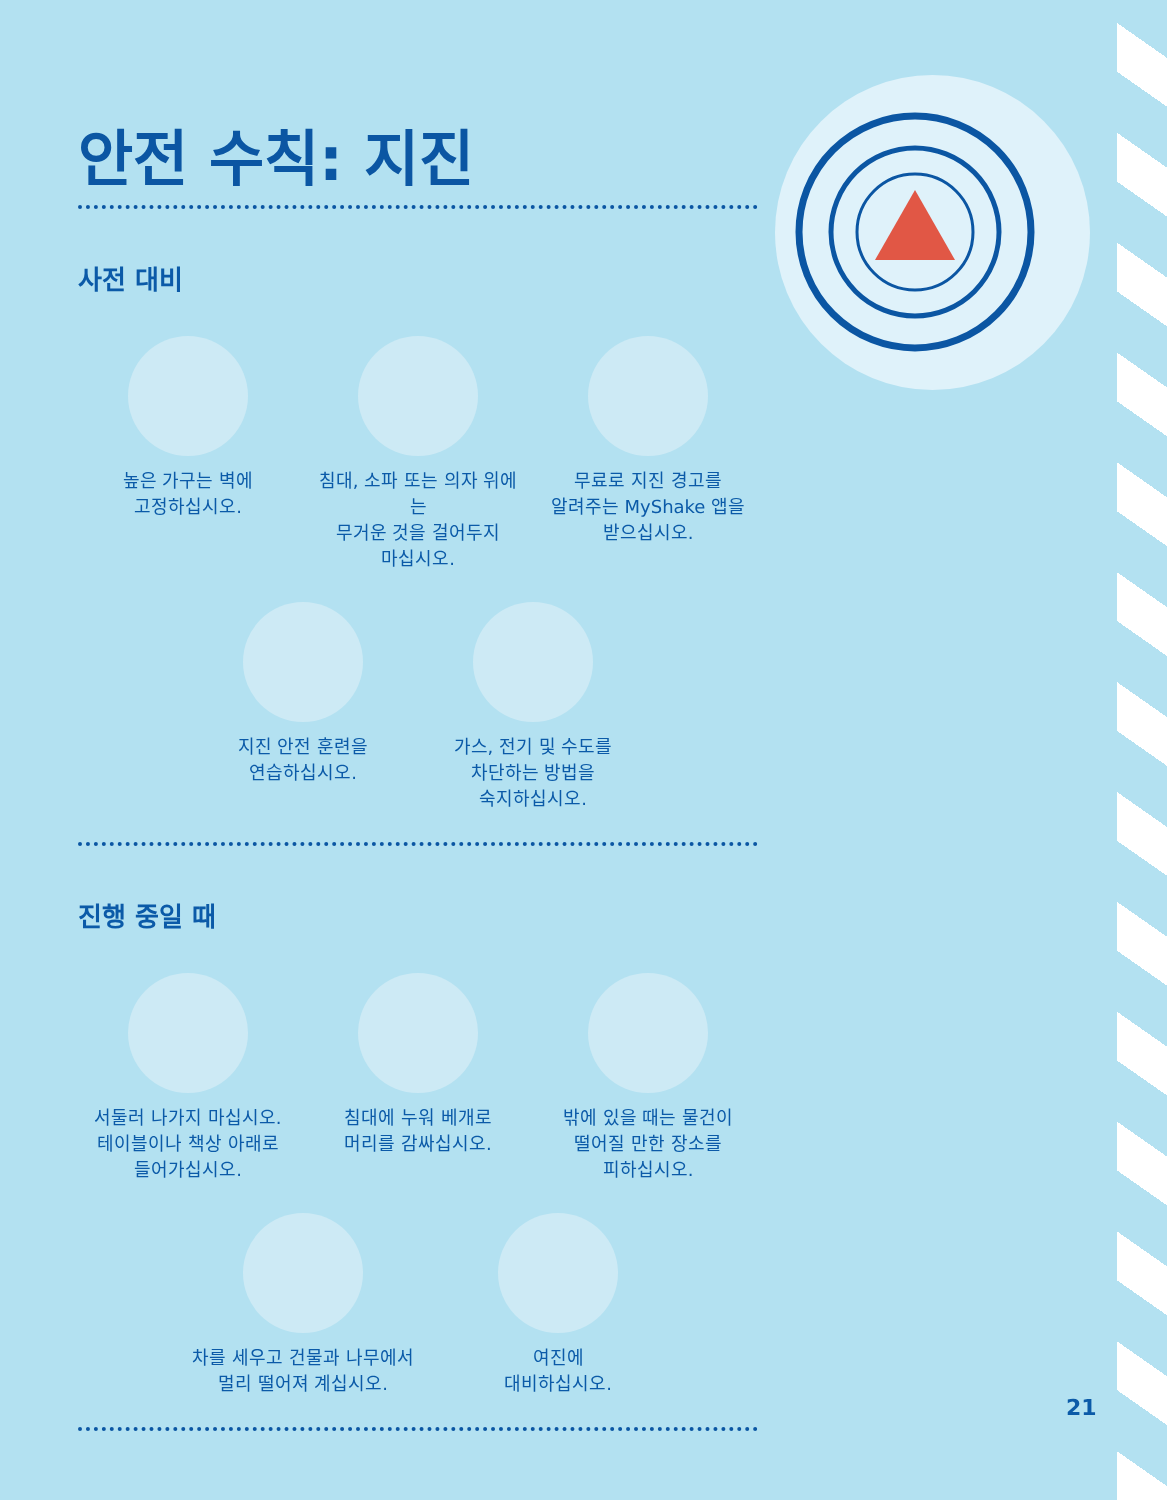안전 수칙: 지진
사전 대비
높은 가구는 벽에
고정하십시오.
침대, 소파 또는 의자 위에는
무거운 것을 걸어두지
마십시오.
무료로 지진 경고를
알려주는 MyShake 앱을
받으십시오.
지진 안전 훈련을
연습하십시오.
가스, 전기 및 수도를
차단하는 방법을
숙지하십시오.
진행 중일 때
서둘러 나가지 마십시오.
테이블이나 책상 아래로
들어가십시오.
침대에 누워 베개로
머리를 감싸십시오.
밖에 있을 때는 물건이
떨어질 만한 장소를
피하십시오.
차를 세우고 건물과 나무에서
멀리 떨어져 계십시오.
여진에
대비하십시오.
21